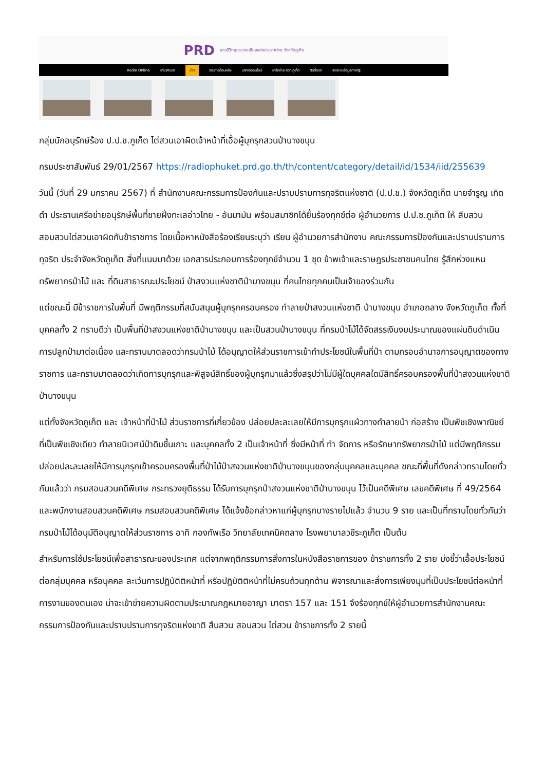PRD สถานีวิทยุกระจายเสียงแห่งประเทศไทย จังหวัดภูเก็ต
Radio Online เกี่ยวกับเรา ข่าว รายการย้อนหลัง บริการออนไลน์ เครือข่าย สวท.ภูเก็ต ติดต่อเรา รายงานข้อมูลภาครัฐ
กลุ่มนักอนุรักษ์ร้อง ป.ป.ช.ภูเก็ต ไต่สวนเอาผิดเจ้าหน้าที่เอื้อผู้บุกรุกสวนป่าบางขนุน
กรมประชาสัมพันธ์ 29/01/2567 https://radiophuket.prd.go.th/th/content/category/detail/id/1534/iid/255639
วันนี้ (วันที่ 29 มกราคม 2567) ที่ สำนักงานคณะกรรมการป้องกันและปราบปรามการทุจริตแห่งชาติ (ป.ป.ช.) จังหวัดภูเก็ต นายจำรูญ เกิดดำ ประธานเครือข่ายอนุรักษ์พื้นที่ชายฝั่งทะเลอ่าวไทย - อันมามัน พร้อมสมาชิกได้ยื่นร้องทุกข์ต่อ ผู้อำนวยการ ป.ป.ช.ภูเก็ต ให้ สืบสวนสอบสวนไต่สวนเอาผิดกับข้าราชการ โดยเนื้อหาหนังสือร้องเรียนระบุว่า เรียน ผู้อำนวยการสำนักงาน คณะกรรมการป้องกันและปราบปรามการทุจริต ประจำจังหวัดภูเก็ต สิ่งที่แนบมาด้วย เอกสารประกอบการร้องทุกข์จำนวน 1 ชุด ข้าพเจ้าและราษฎรประชาชนคนไทย รู้สึกห่วงแหนทรัพยากรป่าไม้ และ ที่ดินสาธารณะประโยชน์ ป่าสงวนแห่งชาติป่าบางขนุน ที่คนไทยทุกคนเป็นเจ้าของร่วมกัน
แต่ขณะนี้ มีข้าราชการในพื้นที่ มีพฤติกรรมที่สนับสนุนผู้บุกรุกครอบครอง ทำลายป่าสงวนแห่งชาติ ป่าบางขนุน อำเภอถลาง จังหวัดภูเก็ต ทั้งที่บุคคลทั้ง 2 ทราบดีว่า เป็นพื้นที่ป่าสงวนแห่งชาติป่าบางขนุน และเป็นสวนป่าบางขนุน ที่กรมป่าไม้ได้จัดสรรเงินงบประมาณของแผ่นดินดำเนินการปลูกป่ามาต่อเนื่อง และทราบมาตลอดว่ากรมป่าไม้ ได้อนุญาตให้ส่วนราชการเข้าทำประโยชน์ในพื้นที่ป่า ตามกรอบอำนาจการอนุญาตของทางราชการ และทราบมาตลอดว่าเกิดการบุกรุกและพิสูจน์สิทธิ์ของผู้บุกรุกมาแล้วซึ่งสรุปว่าไม่มีผู้ใดบุคคลใดมีสิทธิ์ครอบครองพื้นที่ป่าสงวนแห่งชาติป่าบางขนุน
แต่ทั้งจังหวัดภูเก็ต และ เจ้าหน้าที่ป่าไม้ ส่วนราชการที่เกี่ยวข้อง ปล่อยปละละเลยให้มีการบุกรุกแผ้วทางทำลายป่า ก่อสร้าง เป็นพืชเชิงพาณิชย์ ที่เป็นพืชเชิงเดียว ทำลายนิเวศน์ป่าดิบชื้นเกาะ และบุคคลทั้ง 2 เป็นเจ้าหน้าที่ ซึ่งมีหน้าที่ ทำ จัดการ หรือรักษาทรัพยากรป่าไม้ แต่มีพฤติกรรมปล่อยปละละเลยให้มีการบุกรุกเข้าครอบครองพื้นที่ป่าไม้ป่าสงวนแห่งชาติป่าบางขนุนของกลุ่มบุคคลและบุคคล ขณะที่พื้นที่ดังกล่าวทราบโดยทั่วกันแล้วว่า กรมสอบสวนคดีพิเศษ กระทรวงยุติธรรม ได้รับการบุกรุกป่าสงวนแห่งชาติป่าบางขนุน ไว้เป็นคดีพิเศษ เลขคดีพิเศษ ที่ 49/2564 และพนักงานสอบสวนคดีพิเศษ กรมสอบสวนคดีพิเศษ ได้แจ้งข้อกล่าวหาแก่ผู้บุกรุกบางรายไปแล้ว จำนวน 9 ราย และเป็นที่ทราบโดยทั่วกันว่า กรมป่าไม้ได้อนุมัติอนุญาตให้ส่วนราชการ อาทิ กองทัพเรือ วิทยาลัยเทคนิคถลาง โรงพยาบาลวชิระภูเก็ต เป็นต้น
สำหรับการใช้ประโยชน์เพื่อสาธารณะของประเทศ แต่จากพฤติกรรมการสั่งการในหนังสือราชการของ ข้าราชการทั้ง 2 ราย บ่งชี้ว่าเอื้อประโยชน์ต่อกลุ่มบุคคล หรือบุคคล ละเว้นการปฏิบัติติหน้าที่ หรือปฏิบัติติหน้าที่ไม่ครบถ้วนทุกด้าน พิจารณาและสั่งการเพียงมุมที่เป็นประโยชน์ต่อหน้าที่การงานของตนเอง น่าจะเข้าข่ายความผิดตามประมาณกฎหมายอาญา มาตรา 157 และ 151 จึงร้องทุกข์ให้ผู้อำนวยการสำนักงานคณะกรรมการป้องกันและปราบปรามการทุจริตแห่งชาติ สืบสวน สอบสวน ไต่สวน ข้าราชการทั้ง 2 รายนี้